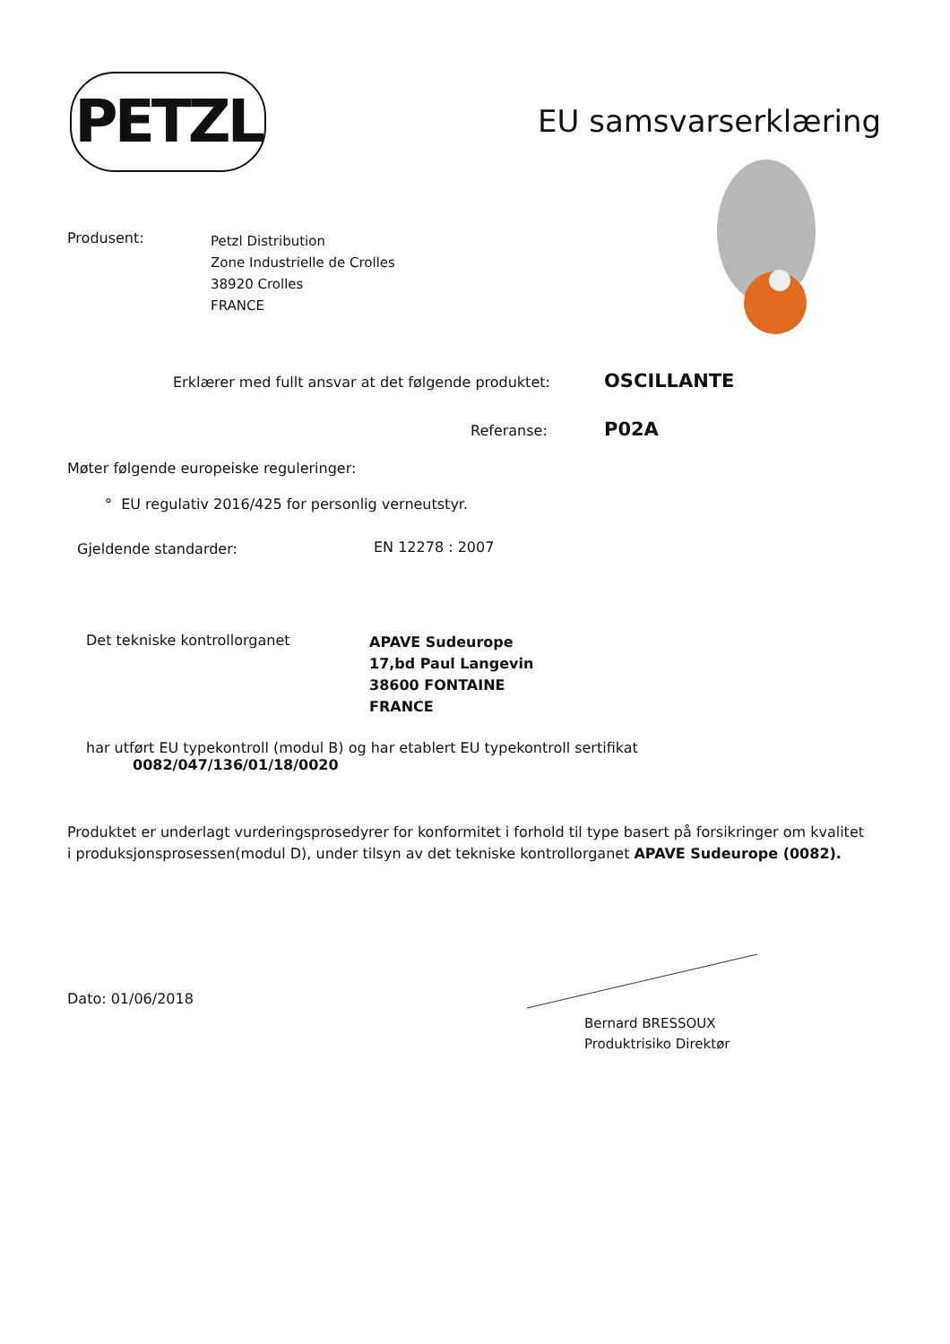PETZL EU samsvarserklæring
Produsent:
Petzl Distribution
Zone Industrielle de Crolles
38920 Crolles
FRANCE
Erklærer med fullt ansvar at det følgende produktet:
OSCILLANTE
Referanse: P02A
Møter følgende europeiske reguleringer:
° EU regulativ 2016/425 for personlig verneutstyr.
Gjeldende standarder: EN 12278 : 2007
Det tekniske kontrollorganet
APAVE Sudeurope
17,bd Paul Langevin
38600 FONTAINE
FRANCE
har utført EU typekontroll (modul B) og har etablert EU typekontroll sertifikat
0082/047/136/01/18/0020
Produktet er underlagt vurderingsprosedyrer for konformitet i forhold til type basert på forsikringer om kvalitet i produksjonsprosessen(modul D), under tilsyn av det tekniske kontrollorganet APAVE Sudeurope (0082).
Dato: 01/06/2018
Bernard BRESSOUX
Produktrisiko Direktør